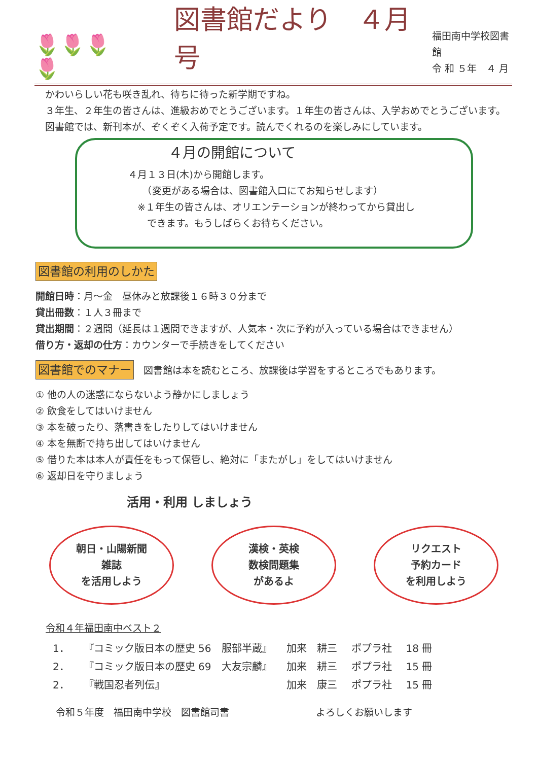🌷🌷🌷🌷
図書館だより　４月号
福田南中学校図書館
令 和 ５年　４ 月
　かわいらしい花も咲き乱れ、待ちに待った新学期ですね。
　３年生、２年生の皆さんは、進級おめでとうございます。１年生の皆さんは、入学おめでとうございます。
　図書館では、新刊本が、ぞくぞく入荷予定です。読んでくれるのを楽しみにしています。
４月の開館について
４月１３日(木)から開館します。
　　（変更がある場合は、図書館入口にてお知らせします）
　※１年生の皆さんは、オリエンテーションが終わってから貸出し
　　できます。もうしばらくお待ちください。
図書館の利用のしかた
開館日時：月～金　昼休みと放課後１６時３０分まで
貸出冊数：１人３冊まで
貸出期間：２週間（延長は１週間できますが、人気本・次に予約が入っている場合はできません）
借り方・返却の仕方：カウンターで手続きをしてください
図書館でのマナー　図書館は本を読むところ、放課後は学習をするところでもあります。
① 他の人の迷惑にならないよう静かにしましょう
② 飲食をしてはいけません
③ 本を破ったり、落書きをしたりしてはいけません
④ 本を無断で持ち出してはいけません
⑤ 借りた本は本人が責任をもって保管し、絶対に「またがし」をしてはいけません
⑥ 返却日を守りましょう
活用・利用 しましょう
朝日・山陽新聞
雑誌
を活用しよう
漢検・英検
数検問題集
があるよ
リクエスト
予約カード
を利用しよう
令和４年福田南中ベスト２
| 1． | 『コミック版日本の歴史 56 服部半蔵』 | 加来 耕三 | ポプラ社 | 18 冊 |
| 2． | 『コミック版日本の歴史 69 大友宗麟』 | 加来 耕三 | ポプラ社 | 15 冊 |
| 2． | 『戦国忍者列伝』 | 加来 康三 | ポプラ社 | 15 冊 |
令和５年度　福田南中学校　図書館司書　　　　　　　　　よろしくお願いします